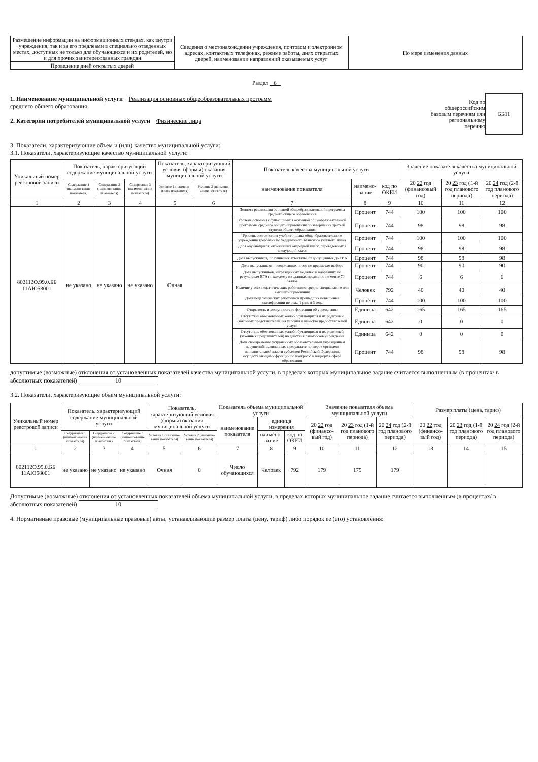| Размещение информации на информационных стендах, как внутри учреждения, так и за его предлеами в специально отведенных местах, доступных не только для обучающихся и их родителей, но и для прочих заинтересованных граждан | Сведения о местонахождении учреждения, почтовом и электронном адресах, контактных телефонах, режиме работы, днях открытых дверей, наименовании направлений оказываемых услуг | По мере изменения данных |
| Проведение дней открытых дверей | | |
Раздел 6
1. Наименование муниципальной услуги Реализация основных общеобразовательных программ
среднего общего образования
2. Категории потребителей муниципальной услуги Физические лица
Код по
общероссийским
базовым перечням или
региональному
перечню
ББ11
3. Показатели, характеризующие объем и (или) качество муниципальной услуги:
3.1. Показатели, характеризующие качество муниципальной услуги:
| Уникальный номер реестровой записи | Показатель, характеризующий содержание муниципальной услуги | | | Показатель, характеризующий условия (формы) оказания муниципальной услуги | | Показатель качества муниципальной услуги | | | Значение показателя качества муниципальной услуги | | |
| --- | --- | --- | --- | --- | --- | --- | --- | --- | --- | --- | --- |
| | Содержание 1 (наимено-вание показателя) | Содержание 2 (наимено-вание показателя) | Содержание 3 (наимено-вание показателя) | Условие 1 (наимено-вание показателя) | Условие 2 (наимено-вание показателя) | наименование показателя | наимено-вание | код по ОКЕИ | 20 22 год (финансовый год) | 20 23 год (1-й год планового периода) | 20 24 год (2-й год планового периода) |
| 1 | 2 | 3 | 4 | 5 | 6 | 7 | 8 | 9 | 10 | 11 | 12 |
| 802112О.99.0.ББ 11АЮ58001 | не указано | не указано | не указано | Очная | | Полнота реализации основной общеобразовательной программы среднего общего образования | Процент | 744 | 100 | 100 | 100 |
| | | | | | | Уровень освоения обучающимися основной общеобразовательной программы среднего общего образования по завершении третьей ступени общего образования | Процент | 744 | 98 | 98 | 98 |
| | | | | | | Уровень соответствия учебного плана общеобразовательного учреждения требованиям федерального базисного учебного плана | Процент | 744 | 100 | 100 | 100 |
| | | | | | | Доля обучающихся, окончивших очередной класс, переведенных в следующий класс | Процент | 744 | 98 | 98 | 98 |
| | | | | | | Доля выпускников, получивших аттестаты, от допущенных до ГИА | Процент | 744 | 98 | 98 | 98 |
| | | | | | | Доля выпускников, преодолевших порог по предметам выбора | Процент | 744 | 90 | 90 | 90 |
| | | | | | | Доля выпускников, награжденных медалью и набравших по результатам ЕГЭ по каждому из сданных предметов не менее 70 баллов | Процент | 744 | 6 | 6 | 6 |
| | | | | | | Наличие у всех педагогических работников средне-специального или высшего образования | Человек | 792 | 40 | 40 | 40 |
| | | | | | | Доля педагогических работников прошедших повышение квалификации не реже 1 раза в 3 года | Процент | 744 | 100 | 100 | 100 |
| | | | | | | Открытость и доступность информации об учреждении | Единица | 642 | 165 | 165 | 165 |
| | | | | | | Отсутствие обоснованных жалоб обучающихся и их родителей (законных представителей) на условия и качество предоставляемой услуги | Единица | 642 | 0 | 0 | 0 |
| | | | | | | Отсутствие обоснованных жалоб обучающихся и их родителей (законных представителей) на действия работников учреждения | Единица | 642 | 0 | 0 | 0 |
| | | | | | | Доля своевременно устраненных образовательным учреждением нарушений, выявленных в результате проверок органами исполнительной власти субъектов Российской Федерации, осуществляющими функции по контролю и надзору в сфере образования | Процент | 744 | 98 | 98 | 98 |
допустимые (возможные) отклонения от установленных показателей качества муниципальной услуги, в пределах которых муниципальное задание считается выполненным (в процентах/ в абсолютных показателей) 10
3.2. Показатели, характеризующие объем муниципальной услуги:
| Уникальный номер реестровой записи | Показатель, характеризующий содержание муниципальной услуги | | | Показатель, характеризующий условия (формы) оказания муниципальной услуги | | Показатель объема муниципальной услуги | | | Значение показателя объема муниципальной услуги | | | Размер платы (цена, тариф) | | |
| --- | --- | --- | --- | --- | --- | --- | --- | --- | --- | --- | --- | --- | --- | --- |
| | | | | | | наименование показателя | единица измерения | | 20 22 год (финансо-вый год) | 20 23 год (1-й год планового периода) | 20 24 год (2-й год планового периода) | 20 22 год (финансо-вый год) | 20 23 год (1-й год планового периода) | 20 24 год (2-й год планового периода) |
| | Содержание 1 (наимено-вание показателя) | Содержание 2 (наимено-вание показателя) | Содержание 3 (наимено-вание показателя) | Условие 1 (наимено-вание показателя) | Условие 2 (наимено-вание показателя) | | наимено-вание | код по ОКЕИ | | | | | | |
| 1 | 2 | 3 | 4 | 5 | 6 | 7 | 8 | 9 | 10 | 11 | 12 | 13 | 14 | 15 |
| 802112О.99.0.ББ 11АЮ58001 | не указано | не указано | не указано | Очная | 0 | Число обучающихся | Человек | 792 | 179 | 179 | 179 | | | |
Допустимые (возможные) отклонения от установленных показателей объема муниципальной услуги, в пределах которых муниципальное задание считается выполненным (в процентах/ в абсолютных показателей) 10
4. Нормативные правовые (муниципальные правовые) акты, устанавливающие размер платы (цену, тариф) либо порядок ее (его) установления: